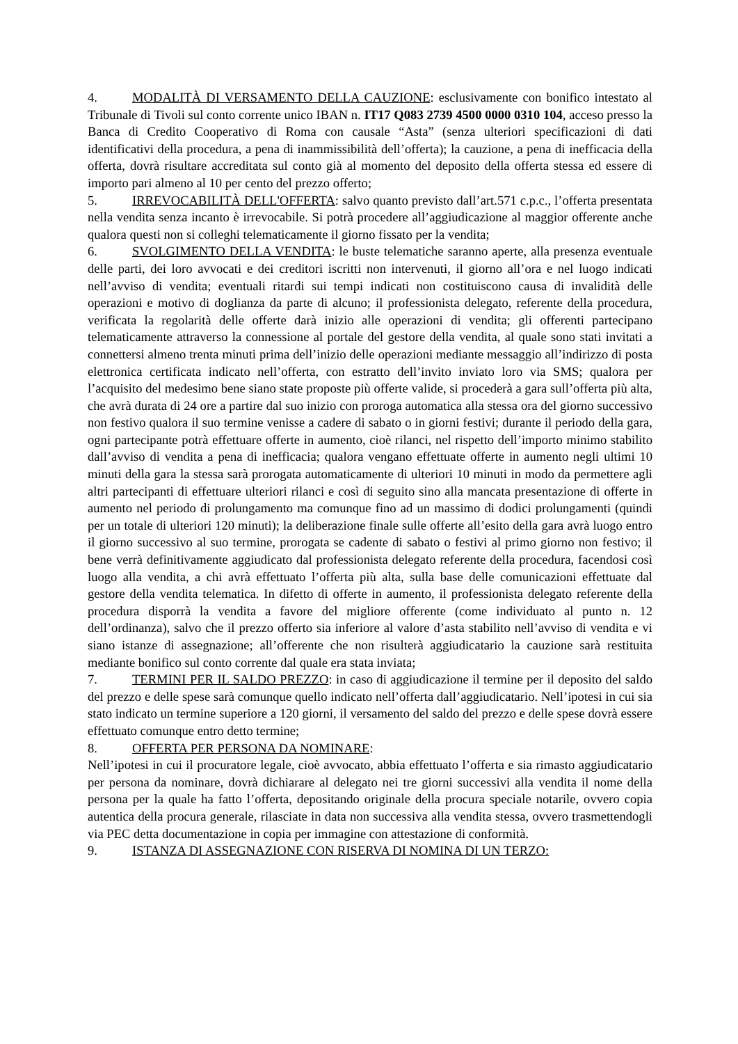4. MODALITÀ DI VERSAMENTO DELLA CAUZIONE: esclusivamente con bonifico intestato al Tribunale di Tivoli sul conto corrente unico IBAN n. IT17 Q083 2739 4500 0000 0310 104, acceso presso la Banca di Credito Cooperativo di Roma con causale “Asta” (senza ulteriori specificazioni di dati identificativi della procedura, a pena di inammissibilità dell’offerta); la cauzione, a pena di inefficacia della offerta, dovrà risultare accreditata sul conto già al momento del deposito della offerta stessa ed essere di importo pari almeno al 10 per cento del prezzo offerto;
5. IRREVOCABILITÀ DELL'OFFERTA: salvo quanto previsto dall’art.571 c.p.c., l’offerta presentata nella vendita senza incanto è irrevocabile. Si potrà procedere all’aggiudicazione al maggior offerente anche qualora questi non si colleghi telematicamente il giorno fissato per la vendita;
6. SVOLGIMENTO DELLA VENDITA: le buste telematiche saranno aperte, alla presenza eventuale delle parti, dei loro avvocati e dei creditori iscritti non intervenuti, il giorno all’ora e nel luogo indicati nell’avviso di vendita; eventuali ritardi sui tempi indicati non costituiscono causa di invalidità delle operazioni e motivo di doglianza da parte di alcuno; il professionista delegato, referente della procedura, verificata la regolarità delle offerte darà inizio alle operazioni di vendita; gli offerenti partecipano telematicamente attraverso la connessione al portale del gestore della vendita, al quale sono stati invitati a connettersi almeno trenta minuti prima dell’inizio delle operazioni mediante messaggio all’indirizzo di posta elettronica certificata indicato nell’offerta, con estratto dell’invito inviato loro via SMS; qualora per l’acquisito del medesimo bene siano state proposte più offerte valide, si procederà a gara sull’offerta più alta, che avrà durata di 24 ore a partire dal suo inizio con proroga automatica alla stessa ora del giorno successivo non festivo qualora il suo termine venisse a cadere di sabato o in giorni festivi; durante il periodo della gara, ogni partecipante potrà effettuare offerte in aumento, cioè rilanci, nel rispetto dell’importo minimo stabilito dall’avviso di vendita a pena di inefficacia; qualora vengano effettuate offerte in aumento negli ultimi 10 minuti della gara la stessa sarà prorogata automaticamente di ulteriori 10 minuti in modo da permettere agli altri partecipanti di effettuare ulteriori rilanci e così di seguito sino alla mancata presentazione di offerte in aumento nel periodo di prolungamento ma comunque fino ad un massimo di dodici prolungamenti (quindi per un totale di ulteriori 120 minuti); la deliberazione finale sulle offerte all’esito della gara avrà luogo entro il giorno successivo al suo termine, prorogata se cadente di sabato o festivi al primo giorno non festivo; il bene verrà definitivamente aggiudicato dal professionista delegato referente della procedura, facendosi così luogo alla vendita, a chi avrà effettuato l’offerta più alta, sulla base delle comunicazioni effettuate dal gestore della vendita telematica. In difetto di offerte in aumento, il professionista delegato referente della procedura disporrà la vendita a favore del migliore offerente (come individuato al punto n. 12 dell’ordinanza), salvo che il prezzo offerto sia inferiore al valore d’asta stabilito nell’avviso di vendita e vi siano istanze di assegnazione; all’offerente che non risulterà aggiudicatario la cauzione sarà restituita mediante bonifico sul conto corrente dal quale era stata inviata;
7. TERMINI PER IL SALDO PREZZO: in caso di aggiudicazione il termine per il deposito del saldo del prezzo e delle spese sarà comunque quello indicato nell’offerta dall’aggiudicatario. Nell’ipotesi in cui sia stato indicato un termine superiore a 120 giorni, il versamento del saldo del prezzo e delle spese dovrà essere effettuato comunque entro detto termine;
8. OFFERTA PER PERSONA DA NOMINARE:
Nell’ipotesi in cui il procuratore legale, cioè avvocato, abbia effettuato l’offerta e sia rimasto aggiudicatario per persona da nominare, dovrà dichiarare al delegato nei tre giorni successivi alla vendita il nome della persona per la quale ha fatto l’offerta, depositando originale della procura speciale notarile, ovvero copia autentica della procura generale, rilasciate in data non successiva alla vendita stessa, ovvero trasmettendogli via PEC detta documentazione in copia per immagine con attestazione di conformità.
9. ISTANZA DI ASSEGNAZIONE CON RISERVA DI NOMINA DI UN TERZO: